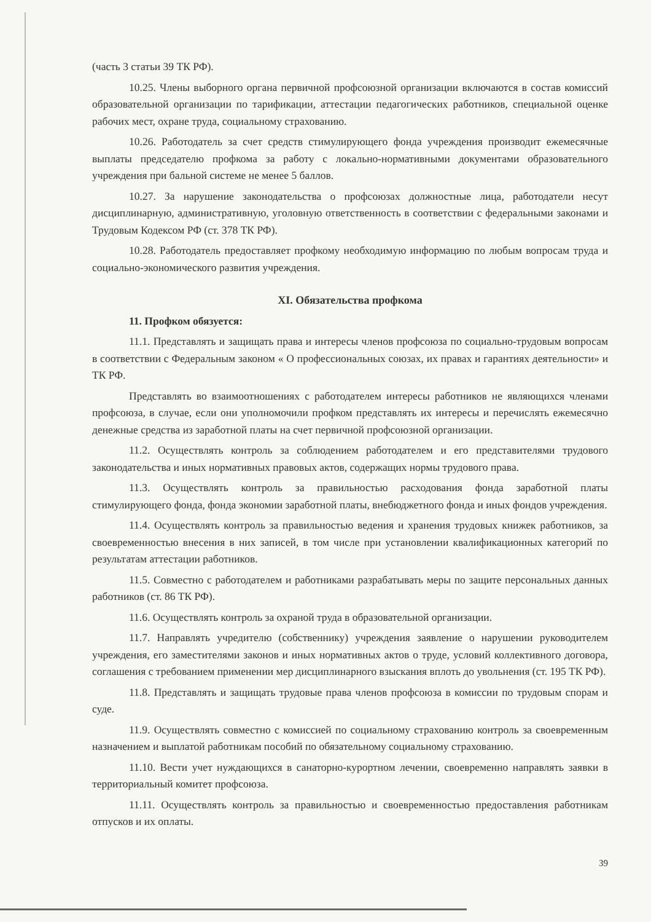(часть 3 статьи 39 ТК РФ).
10.25. Члены выборного органа первичной профсоюзной организации включаются в состав комиссий образовательной организации по тарификации, аттестации педагогических работников, специальной оценке рабочих мест, охране труда, социальному страхованию.
10.26. Работодатель за счет средств стимулирующего фонда учреждения производит ежемесячные выплаты председателю профкома за работу с локально-нормативными документами образовательного учреждения при бальной системе не менее 5 баллов.
10.27. За нарушение законодательства о профсоюзах должностные лица, работодатели несут дисциплинарную, административную, уголовную ответственность в соответствии с федеральными законами и Трудовым Кодексом РФ (ст. 378 ТК РФ).
10.28. Работодатель предоставляет профкому необходимую информацию по любым вопросам труда и социально-экономического развития учреждения.
XI. Обязательства профкома
11. Профком обязуется:
11.1. Представлять и защищать права и интересы членов профсоюза по социально-трудовым вопросам в соответствии с Федеральным законом « О профессиональных союзах, их правах и гарантиях деятельности» и ТК РФ.
Представлять во взаимоотношениях с работодателем интересы работников не являющихся членами профсоюза, в случае, если они уполномочили профком представлять их интересы и перечислять ежемесячно денежные средства из заработной платы на счет первичной профсоюзной организации.
11.2. Осуществлять контроль за соблюдением работодателем и его представителями трудового законодательства и иных нормативных правовых актов, содержащих нормы трудового права.
11.3. Осуществлять контроль за правильностью расходования фонда заработной платы стимулирующего фонда, фонда экономии заработной платы, внебюджетного фонда и иных фондов учреждения.
11.4. Осуществлять контроль за правильностью ведения и хранения трудовых книжек работников, за своевременностью внесения в них записей, в том числе при установлении квалификационных категорий по результатам аттестации работников.
11.5. Совместно с работодателем и работниками разрабатывать меры по защите персональных данных работников (ст. 86 ТК РФ).
11.6. Осуществлять контроль за охраной труда в образовательной организации.
11.7. Направлять учредителю (собственнику) учреждения заявление о нарушении руководителем учреждения, его заместителями законов и иных нормативных актов о труде, условий коллективного договора, соглашения с требованием применении мер дисциплинарного взыскания вплоть до увольнения (ст. 195 ТК РФ).
11.8. Представлять и защищать трудовые права членов профсоюза в комиссии по трудовым спорам и суде.
11.9. Осуществлять совместно с комиссией по социальному страхованию контроль за своевременным назначением и выплатой работникам пособий по обязательному социальному страхованию.
11.10. Вести учет нуждающихся в санаторно-курортном лечении, своевременно направлять заявки в территориальный комитет профсоюза.
11.11. Осуществлять контроль за правильностью и своевременностью предоставления работникам отпусков и их оплаты.
39